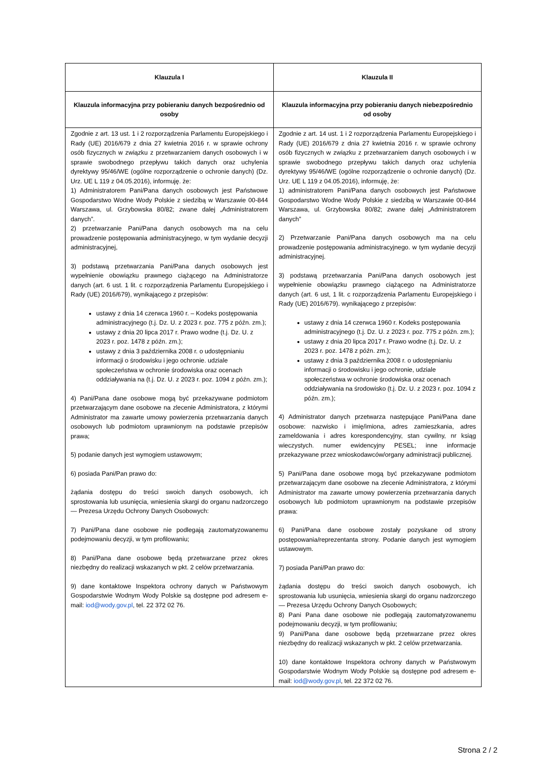| Klauzula I | Klauzula II |
| --- | --- |
| Klauzula informacyjna przy pobieraniu danych bezpośrednio od osoby | Klauzula informacyjna przy pobieraniu danych niebezpośrednio od osoby |
| Zgodnie z art. 13 ust. 1 i 2 rozporządzenia Parlamentu Europejskiego i Rady (UE) 2016/679 z dnia 27 kwietnia 2016 r. w sprawie ochrony osób fizycznych w związku z przetwarzaniem danych osobowych i w sprawie swobodnego przepływu takich danych oraz uchylenia dyrektywy 95/46/WE (ogólne rozporządzenie o ochronie danych) (Dz. Urz. UE L 119 z 04.05.2016), informuję. że: 1) Administratorem Pani/Pana danych osobowych jest Państwowe Gospodarstwo Wodne Wody Polskie z siedzibą w Warszawie 00-844 Warszawa, ul. Grzybowska 80/82; zwane dalej „Administratorem danych”. 2) przetwarzanie Pani/Pana danych osobowych ma na celu prowadzenie postępowania administracyjnego, w tym wydanie decyzji administracyjnej, 3) podstawą przetwarzania Pani/Pana danych osobowych jest wypełnienie obowiązku prawnego ciążącego na Administratorze danych (art. 6 ust. 1 lit. c rozporządzenia Parlamentu Europejskiego i Rady (UE) 2016/679), wynikającego z przepisów: ustawy z dnia 14 czerwca 1960 r. – Kodeks postępowania administracyjnego (t.j. Dz. U. z 2023 r. poz. 775 z późn. zm.); ustawy z dnia 20 lipca 2017 r. Prawo wodne (t.j. Dz. U. z 2023 r. poz. 1478 z późn. zm.); ustawy z dnia 3 października 2008 r. o udostępnianiu informacji o środowisku i jego ochronie. udziale społeczeństwa w ochronie środowiska oraz ocenach oddziaływania na (t.j. Dz. U. z 2023 r. poz. 1094 z późn. zm.); 4) Pani/Pana dane osobowe mogą być przekazywane podmiotom przetwarzającym dane osobowe na zlecenie Administratora, z którymi Administrator ma zawarte umowy powierzenia przetwarzania danych osobowych lub podmiotom uprawnionym na podstawie przepisów prawa; 5) podanie danych jest wymogiem ustawowym; 6) posiada Pani/Pan prawo do: żądania dostępu do treści swoich danych osobowych, ich sprostowania lub usunięcia, wniesienia skargi do organu nadzorczego — Prezesa Urzędu Ochrony Danych Osobowych: 7) Pani/Pana dane osobowe nie podlegają zautomatyzowanemu podejmowaniu decyzji, w tym profilowaniu; 8) Pani/Pana dane osobowe będą przetwarzane przez okres niezbędny do realizacji wskazanych w pkt. 2 celów przetwarzania. 9) dane kontaktowe Inspektora ochrony danych w Państwowym Gospodarstwie Wodnym Wody Polskie są dostępne pod adresem e-mail: iod@wody.gov.pl , tel. 22 372 02 76. | Zgodnie z art. 14 ust. 1 i 2 rozporządzenia Parlamentu Europejskiego i Rady (UE) 2016/679 z dnia 27 kwietnia 2016 r. w sprawie ochrony osób fizycznych w związku z przetwarzaniem danych osobowych i w sprawie swobodnego przepływu takich danych oraz uchylenia dyrektywy 95/46/WE (ogólne rozporządzenie o ochronie danych) (Dz. Urz. UE L 119 z 04.05.2016), informuję, że: 1) administratorem Pani/Pana danych osobowych jest Państwowe Gospodarstwo Wodne Wody Polskie z siedzibą w Warszawie 00-844 Warszawa, ul. Grzybowska 80/82; zwane dalej „Administratorem danych” 2) Przetwarzanie Pani/Pana danych osobowych ma na celu prowadzenie postępowania administracyjnego. w tym wydanie decyzji administracyjnej. 3) podstawą przetwarzania Pani/Pana danych osobowych jest wypełnienie obowiązku prawnego ciążącego na Administratorze danych (art. 6 ust, 1 lit. c rozporządzenia Parlamentu Europejskiego i Rady (UE) 2016/679). wynikającego z przepisów: ustawy z dnia 14 czerwca 1960 r. Kodeks postępowania administracyjnego (t.j. Dz. U. z 2023 r. poz. 775 z późn. zm.); ustawy z dnia 20 lipca 2017 r. Prawo wodne (t.j. Dz. U. z 2023 r. poz. 1478 z późn. zm.); ustawy z dnia 3 października 2008 r. o udostępnianiu informacji o środowisku i jego ochronie, udziale społeczeństwa w ochronie środowiska oraz ocenach oddziaływania na środowisko (t.j. Dz. U. z 2023 r. poz. 1094 z późn. zm.); 4) Administrator danych przetwarza następujące Pani/Pana dane osobowe: nazwisko i imię/imiona, adres zamieszkania, adres zameldowania i adres korespondencyjny, stan cywilny, nr ksiąg wieczystych. numer ewidencyjny PESEL; inne informacje przekazywane przez wnioskodawców/organy administracji publicznej. 5) Pani/Pana dane osobowe mogą być przekazywane podmiotom przetwarzającym dane osobowe na zlecenie Administratora, z którymi Administrator ma zawarte umowy powierzenia przetwarzania danych osobowych lub podmiotom uprawnionym na podstawie przepisów prawa: 6) Pani/Pana dane osobowe zostały pozyskane od strony postępowania/reprezentanta strony. Podanie danych jest wymogiem ustawowym. 7) posiada Pani/Pan prawo do: żądania dostępu do treści swoich danych osobowych, ich sprostowania lub usunięcia, wniesienia skargi do organu nadzorczego — Prezesa Urzędu Ochrony Danych Osobowych; 8) Pani Pana dane osobowe nie podlegają zautomatyzowanemu podejmowaniu decyzji, w tym profilowaniu; 9) Pani/Pana dane osobowe będą przetwarzane przez okres niezbędny do realizacji wskazanych w pkt. 2 celów przetwarzania. 10) dane kontaktowe Inspektora ochrony danych w Państwowym Gospodarstwie Wodnym Wody Polskie są dostępne pod adresem e-mail: iod@wody.gov.pl , tel. 22 372 02 76. |
Strona 2 / 2